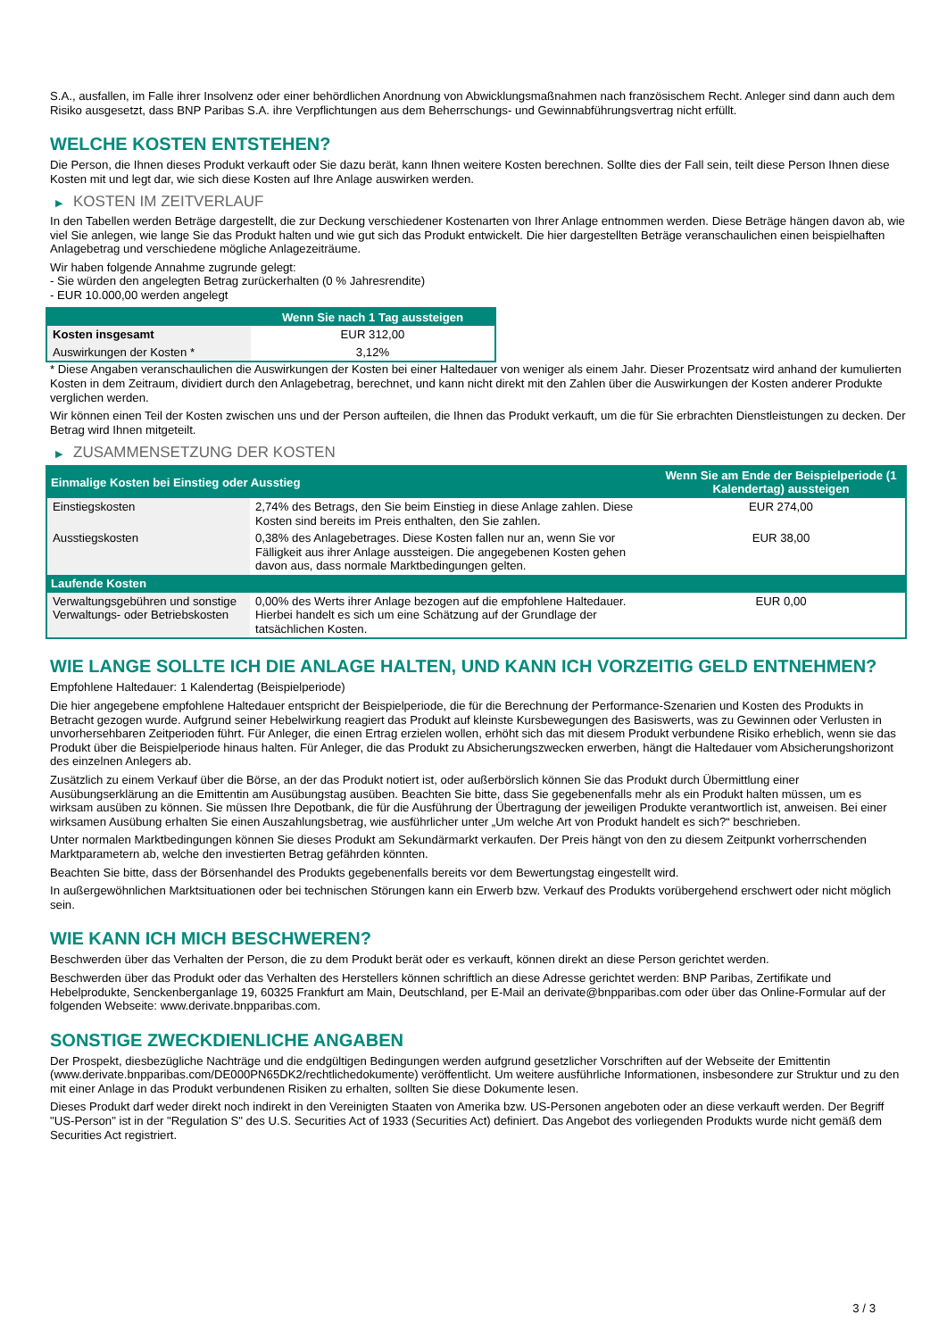S.A., ausfallen, im Falle ihrer Insolvenz oder einer behördlichen Anordnung von Abwicklungsmaßnahmen nach französischem Recht. Anleger sind dann auch dem Risiko ausgesetzt, dass BNP Paribas S.A. ihre Verpflichtungen aus dem Beherrschungs- und Gewinnabführungsvertrag nicht erfüllt.
WELCHE KOSTEN ENTSTEHEN?
Die Person, die Ihnen dieses Produkt verkauft oder Sie dazu berät, kann Ihnen weitere Kosten berechnen. Sollte dies der Fall sein, teilt diese Person Ihnen diese Kosten mit und legt dar, wie sich diese Kosten auf Ihre Anlage auswirken werden.
▶ KOSTEN IM ZEITVERLAUF
In den Tabellen werden Beträge dargestellt, die zur Deckung verschiedener Kostenarten von Ihrer Anlage entnommen werden. Diese Beträge hängen davon ab, wie viel Sie anlegen, wie lange Sie das Produkt halten und wie gut sich das Produkt entwickelt. Die hier dargestellten Beträge veranschaulichen einen beispielhaften Anlagebetrag und verschiedene mögliche Anlagezeiträume.
Wir haben folgende Annahme zugrunde gelegt:
- Sie würden den angelegten Betrag zurückerhalten (0 % Jahresrendite)
- EUR 10.000,00 werden angelegt
| | Wenn Sie nach 1 Tag aussteigen |
| --- | --- |
| Kosten insgesamt | EUR 312,00 |
| Auswirkungen der Kosten * | 3,12% |
* Diese Angaben veranschaulichen die Auswirkungen der Kosten bei einer Haltedauer von weniger als einem Jahr. Dieser Prozentsatz wird anhand der kumulierten Kosten in dem Zeitraum, dividiert durch den Anlagebetrag, berechnet, und kann nicht direkt mit den Zahlen über die Auswirkungen der Kosten anderer Produkte verglichen werden.
Wir können einen Teil der Kosten zwischen uns und der Person aufteilen, die Ihnen das Produkt verkauft, um die für Sie erbrachten Dienstleistungen zu decken. Der Betrag wird Ihnen mitgeteilt.
▶ ZUSAMMENSETZUNG DER KOSTEN
| Einmalige Kosten bei Einstieg oder Ausstieg | | Wenn Sie am Ende der Beispielperiode (1 Kalendertag) aussteigen |
| --- | --- | --- |
| Einstiegskosten | 2,74% des Betrags, den Sie beim Einstieg in diese Anlage zahlen. Diese Kosten sind bereits im Preis enthalten, den Sie zahlen. | EUR 274,00 |
| Ausstiegskosten | 0,38% des Anlagebetrages. Diese Kosten fallen nur an, wenn Sie vor Fälligkeit aus ihrer Anlage aussteigen. Die angegebenen Kosten gehen davon aus, dass normale Marktbedingungen gelten. | EUR 38,00 |
| Laufende Kosten | | |
| Verwaltungsgebühren und sonstige Verwaltungs- oder Betriebskosten | 0,00% des Werts ihrer Anlage bezogen auf die empfohlene Haltedauer. Hierbei handelt es sich um eine Schätzung auf der Grundlage der tatsächlichen Kosten. | EUR 0,00 |
WIE LANGE SOLLTE ICH DIE ANLAGE HALTEN, UND KANN ICH VORZEITIG GELD ENTNEHMEN?
Empfohlene Haltedauer: 1 Kalendertag (Beispielperiode)
Die hier angegebene empfohlene Haltedauer entspricht der Beispielperiode, die für die Berechnung der Performance-Szenarien und Kosten des Produkts in Betracht gezogen wurde. Aufgrund seiner Hebelwirkung reagiert das Produkt auf kleinste Kursbewegungen des Basiswerts, was zu Gewinnen oder Verlusten in unvorhersehbaren Zeitperioden führt. Für Anleger, die einen Ertrag erzielen wollen, erhöht sich das mit diesem Produkt verbundene Risiko erheblich, wenn sie das Produkt über die Beispielperiode hinaus halten. Für Anleger, die das Produkt zu Absicherungszwecken erwerben, hängt die Haltedauer vom Absicherungshorizont des einzelnen Anlegers ab.
Zusätzlich zu einem Verkauf über die Börse, an der das Produkt notiert ist, oder außerbörslich können Sie das Produkt durch Übermittlung einer Ausübungserklärung an die Emittentin am Ausübungstag ausüben. Beachten Sie bitte, dass Sie gegebenenfalls mehr als ein Produkt halten müssen, um es wirksam ausüben zu können. Sie müssen Ihre Depotbank, die für die Ausführung der Übertragung der jeweiligen Produkte verantwortlich ist, anweisen. Bei einer wirksamen Ausübung erhalten Sie einen Auszahlungsbetrag, wie ausführlicher unter „Um welche Art von Produkt handelt es sich?“ beschrieben.
Unter normalen Marktbedingungen können Sie dieses Produkt am Sekundärmarkt verkaufen. Der Preis hängt von den zu diesem Zeitpunkt vorherrschenden Marktparametern ab, welche den investierten Betrag gefährden könnten.
Beachten Sie bitte, dass der Börsenhandel des Produkts gegebenenfalls bereits vor dem Bewertungstag eingestellt wird.
In außergewöhnlichen Marktsituationen oder bei technischen Störungen kann ein Erwerb bzw. Verkauf des Produkts vorübergehend erschwert oder nicht möglich sein.
WIE KANN ICH MICH BESCHWEREN?
Beschwerden über das Verhalten der Person, die zu dem Produkt berät oder es verkauft, können direkt an diese Person gerichtet werden.
Beschwerden über das Produkt oder das Verhalten des Herstellers können schriftlich an diese Adresse gerichtet werden: BNP Paribas, Zertifikate und Hebelprodukte, Senckenberganlage 19, 60325 Frankfurt am Main, Deutschland, per E-Mail an derivate@bnpparibas.com oder über das Online-Formular auf der folgenden Webseite: www.derivate.bnpparibas.com.
SONSTIGE ZWECKDIENLICHE ANGABEN
Der Prospekt, diesbezügliche Nachträge und die endgültigen Bedingungen werden aufgrund gesetzlicher Vorschriften auf der Webseite der Emittentin (www.derivate.bnpparibas.com/DE000PN65DK2/rechtlichedokumente) veröffentlicht. Um weitere ausführliche Informationen, insbesondere zur Struktur und zu den mit einer Anlage in das Produkt verbundenen Risiken zu erhalten, sollten Sie diese Dokumente lesen.
Dieses Produkt darf weder direkt noch indirekt in den Vereinigten Staaten von Amerika bzw. US-Personen angeboten oder an diese verkauft werden. Der Begriff "US-Person" ist in der "Regulation S" des U.S. Securities Act of 1933 (Securities Act) definiert. Das Angebot des vorliegenden Produkts wurde nicht gemäß dem Securities Act registriert.
3 / 3